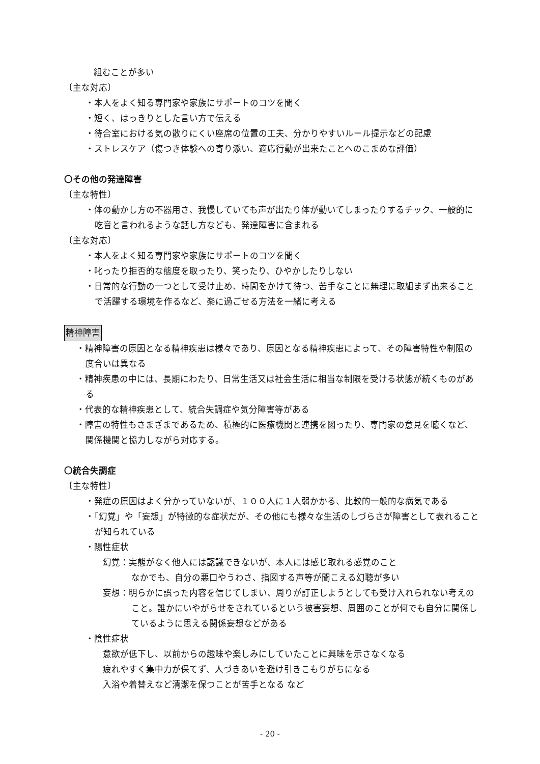組むことが多い
〔主な対応〕
・本人をよく知る専門家や家族にサポートのコツを聞く
・短く、はっきりとした言い方で伝える
・待合室における気の散りにくい座席の位置の工夫、分かりやすいルール提示などの配慮
・ストレスケア（傷つき体験への寄り添い、適応行動が出来たことへのこまめな評価）
〇その他の発達障害
〔主な特性〕
・体の動かし方の不器用さ、我慢していても声が出たり体が動いてしまったりするチック、一般的に吃音と言われるような話し方なども、発達障害に含まれる
〔主な対応〕
・本人をよく知る専門家や家族にサポートのコツを聞く
・叱ったり拒否的な態度を取ったり、笑ったり、ひやかしたりしない
・日常的な行動の一つとして受け止め、時間をかけて待つ、苦手なことに無理に取組まず出来ることで活躍する環境を作るなど、楽に過ごせる方法を一緒に考える
精神障害
・精神障害の原因となる精神疾患は様々であり、原因となる精神疾患によって、その障害特性や制限の度合いは異なる
・精神疾患の中には、長期にわたり、日常生活又は社会生活に相当な制限を受ける状態が続くものがある
・代表的な精神疾患として、統合失調症や気分障害等がある
・障害の特性もさまざまであるため、積極的に医療機関と連携を図ったり、専門家の意見を聴くなど、関係機関と協力しながら対応する。
〇統合失調症
〔主な特性〕
・発症の原因はよく分かっていないが、１００人に１人弱かかる、比較的一般的な病気である
・「幻覚」や「妄想」が特徴的な症状だが、その他にも様々な生活のしづらさが障害として表れることが知られている
・陽性症状
幻覚：実態がなく他人には認識できないが、本人には感じ取れる感覚のこと
なかでも、自分の悪口やうわさ、指図する声等が聞こえる幻聴が多い
妄想：明らかに誤った内容を信じてしまい、周りが訂正しようとしても受け入れられない考えのこと。誰かにいやがらせをされているという被害妄想、周囲のことが何でも自分に関係しているように思える関係妄想などがある
・陰性症状
意欲が低下し、以前からの趣味や楽しみにしていたことに興味を示さなくなる
疲れやすく集中力が保てず、人づきあいを避け引きこもりがちになる
入浴や着替えなど清潔を保つことが苦手となる など
- 20 -